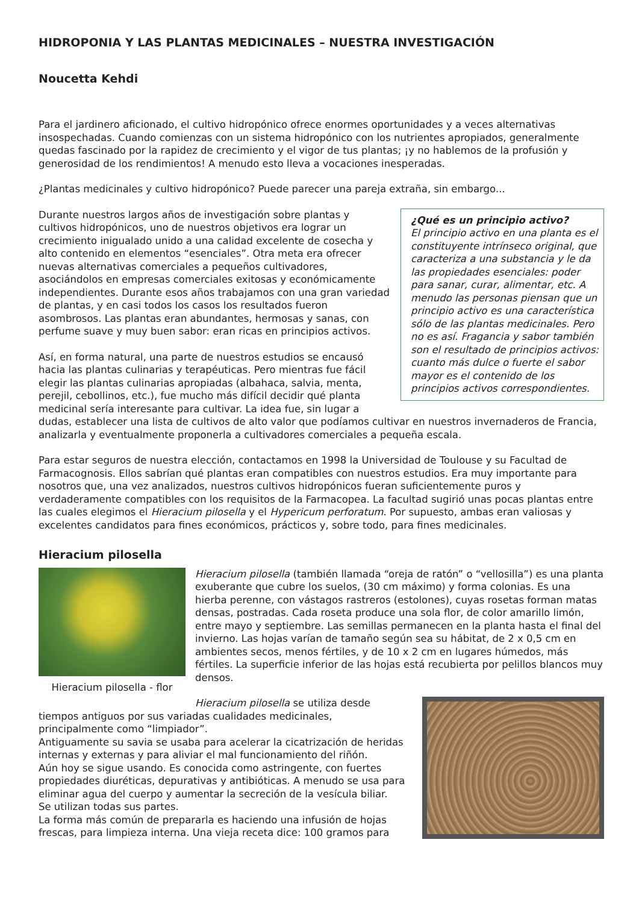HIDROPONIA Y LAS PLANTAS MEDICINALES – NUESTRA INVESTIGACIÓN
Noucetta Kehdi
Para el jardinero aficionado, el cultivo hidropónico ofrece enormes oportunidades y a veces alternativas insospechadas. Cuando comienzas con un sistema hidropónico con los nutrientes apropiados, generalmente quedas fascinado por la rapidez de crecimiento y el vigor de tus plantas; ¡y no hablemos de la profusión y generosidad de los rendimientos! A menudo esto lleva a vocaciones inesperadas.
¿Plantas medicinales y cultivo hidropónico? Puede parecer una pareja extraña, sin embargo...
¿Qué es un principio activo?
El principio activo en una planta es el constituyente intrínseco original, que caracteriza a una substancia y le da las propiedades esenciales: poder para sanar, curar, alimentar, etc. A menudo las personas piensan que un principio activo es una característica sólo de las plantas medicinales. Pero no es así. Fragancia y sabor también son el resultado de principios activos: cuanto más dulce o fuerte el sabor mayor es el contenido de los principios activos correspondientes.
Durante nuestros largos años de investigación sobre plantas y cultivos hidropónicos, uno de nuestros objetivos era lograr un crecimiento inigualado unido a una calidad excelente de cosecha y alto contenido en elementos “esenciales”. Otra meta era ofrecer nuevas alternativas comerciales a pequeños cultivadores, asociándolos en empresas comerciales exitosas y económicamente independientes. Durante esos años trabajamos con una gran variedad de plantas, y en casi todos los casos los resultados fueron asombrosos. Las plantas eran abundantes, hermosas y sanas, con perfume suave y muy buen sabor: eran ricas en principios activos.
Así, en forma natural, una parte de nuestros estudios se encausó hacia las plantas culinarias y terapéuticas. Pero mientras fue fácil elegir las plantas culinarias apropiadas (albahaca, salvia, menta, perejil, cebollinos, etc.), fue mucho más difícil decidir qué planta medicinal sería interesante para cultivar. La idea fue, sin lugar a dudas, establecer una lista de cultivos de alto valor que podíamos cultivar en nuestros invernaderos de Francia, analizarla y eventualmente proponerla a cultivadores comerciales a pequeña escala.
Para estar seguros de nuestra elección, contactamos en 1998 la Universidad de Toulouse y su Facultad de Farmacognosis. Ellos sabrían qué plantas eran compatibles con nuestros estudios. Era muy importante para nosotros que, una vez analizados, nuestros cultivos hidropónicos fueran suficientemente puros y verdaderamente compatibles con los requisitos de la Farmacopea. La facultad sugirió unas pocas plantas entre las cuales elegimos el Hieracium pilosella y el Hypericum perforatum. Por supuesto, ambas eran valiosas y excelentes candidatos para fines económicos, prácticos y, sobre todo, para fines medicinales.
Hieracium pilosella
Hieracium pilosella - flor
Hieracium pilosella (también llamada “oreja de ratón” o “vellosilla”) es una planta exuberante que cubre los suelos, (30 cm máximo) y forma colonias. Es una hierba perenne, con vástagos rastreros (estolones), cuyas rosetas forman matas densas, postradas. Cada roseta produce una sola flor, de color amarillo limón, entre mayo y septiembre. Las semillas permanecen en la planta hasta el final del invierno. Las hojas varían de tamaño según sea su hábitat, de 2 x 0,5 cm en ambientes secos, menos fértiles, y de 10 x 2 cm en lugares húmedos, más fértiles. La superficie inferior de las hojas está recubierta por pelillos blancos muy densos.
Hieracium pilosella se utiliza desde tiempos antiguos por sus variadas cualidades medicinales, principalmente como “limpiador”.
Antiguamente su savia se usaba para acelerar la cicatrización de heridas internas y externas y para aliviar el mal funcionamiento del riñón.
Aún hoy se sigue usando. Es conocida como astringente, con fuertes propiedades diuréticas, depurativas y antibióticas. A menudo se usa para eliminar agua del cuerpo y aumentar la secreción de la vesícula biliar.
Se utilizan todas sus partes.
La forma más común de prepararla es haciendo una infusión de hojas frescas, para limpieza interna. Una vieja receta dice: 100 gramos para